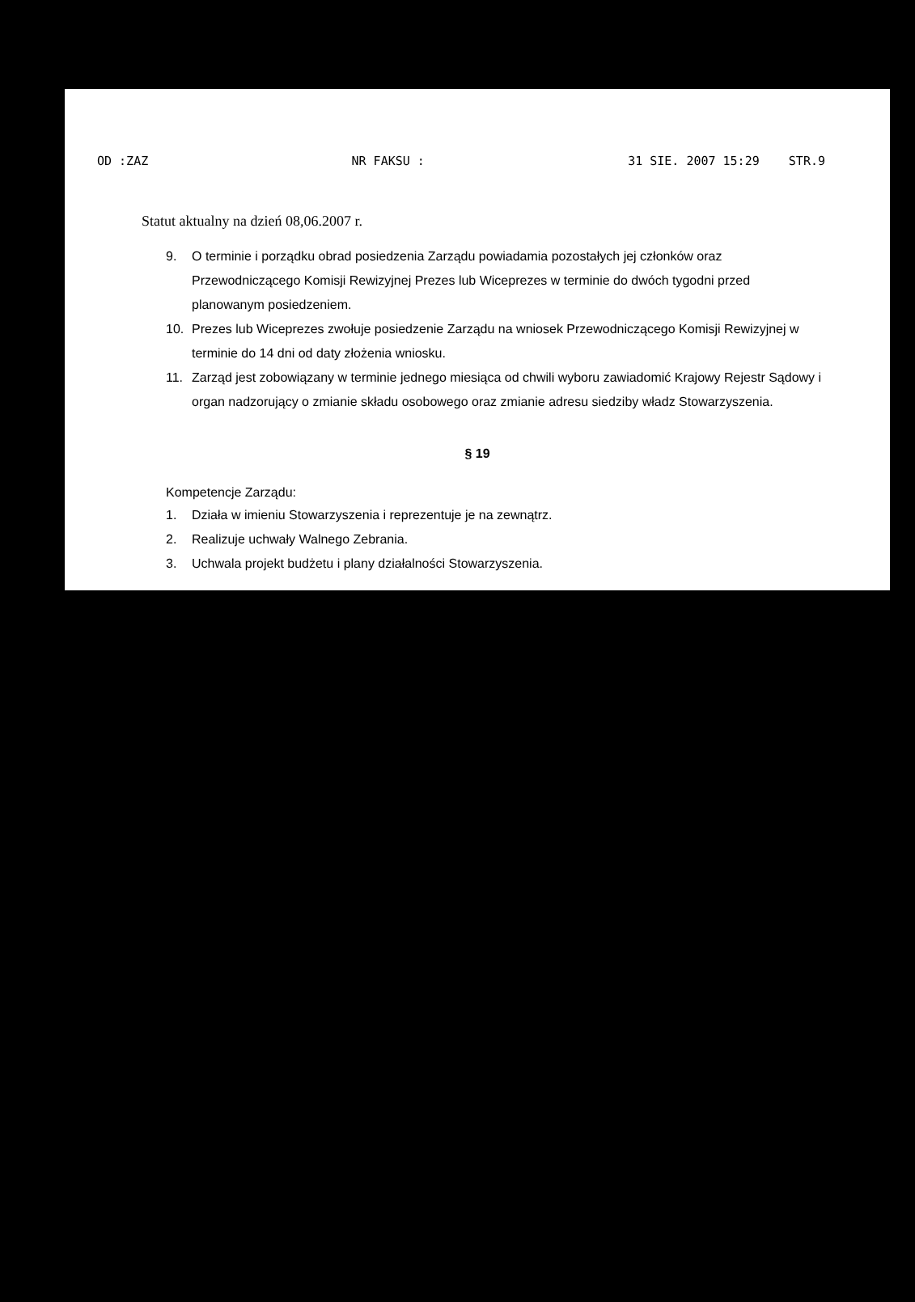OD :ZAZ NR FAKSU : 31 SIE. 2007 15:29 STR.9
Statut aktualny na dzień 08,06.2007 r.
9. O terminie i porządku obrad posiedzenia Zarządu powiadamia pozostałych jej członków oraz Przewodniczącego Komisji Rewizyjnej Prezes lub Wiceprezes w terminie do dwóch tygodni przed planowanym posiedzeniem.
10. Prezes lub Wiceprezes zwołuje posiedzenie Zarządu na wniosek Przewodniczącego Komisji Rewizyjnej w terminie do 14 dni od daty złożenia wniosku.
11. Zarząd jest zobowiązany w terminie jednego miesiąca od chwili wyboru zawiadomić Krajowy Rejestr Sądowy i organ nadzorujący o zmianie składu osobowego oraz zmianie adresu siedziby władz Stowarzyszenia.
§ 19
Kompetencje Zarządu:
1. Działa w imieniu Stowarzyszenia i reprezentuje je na zewnątrz.
2. Realizuje uchwały Walnego Zebrania.
3. Uchwala projekt budżetu i plany działalności Stowarzyszenia.